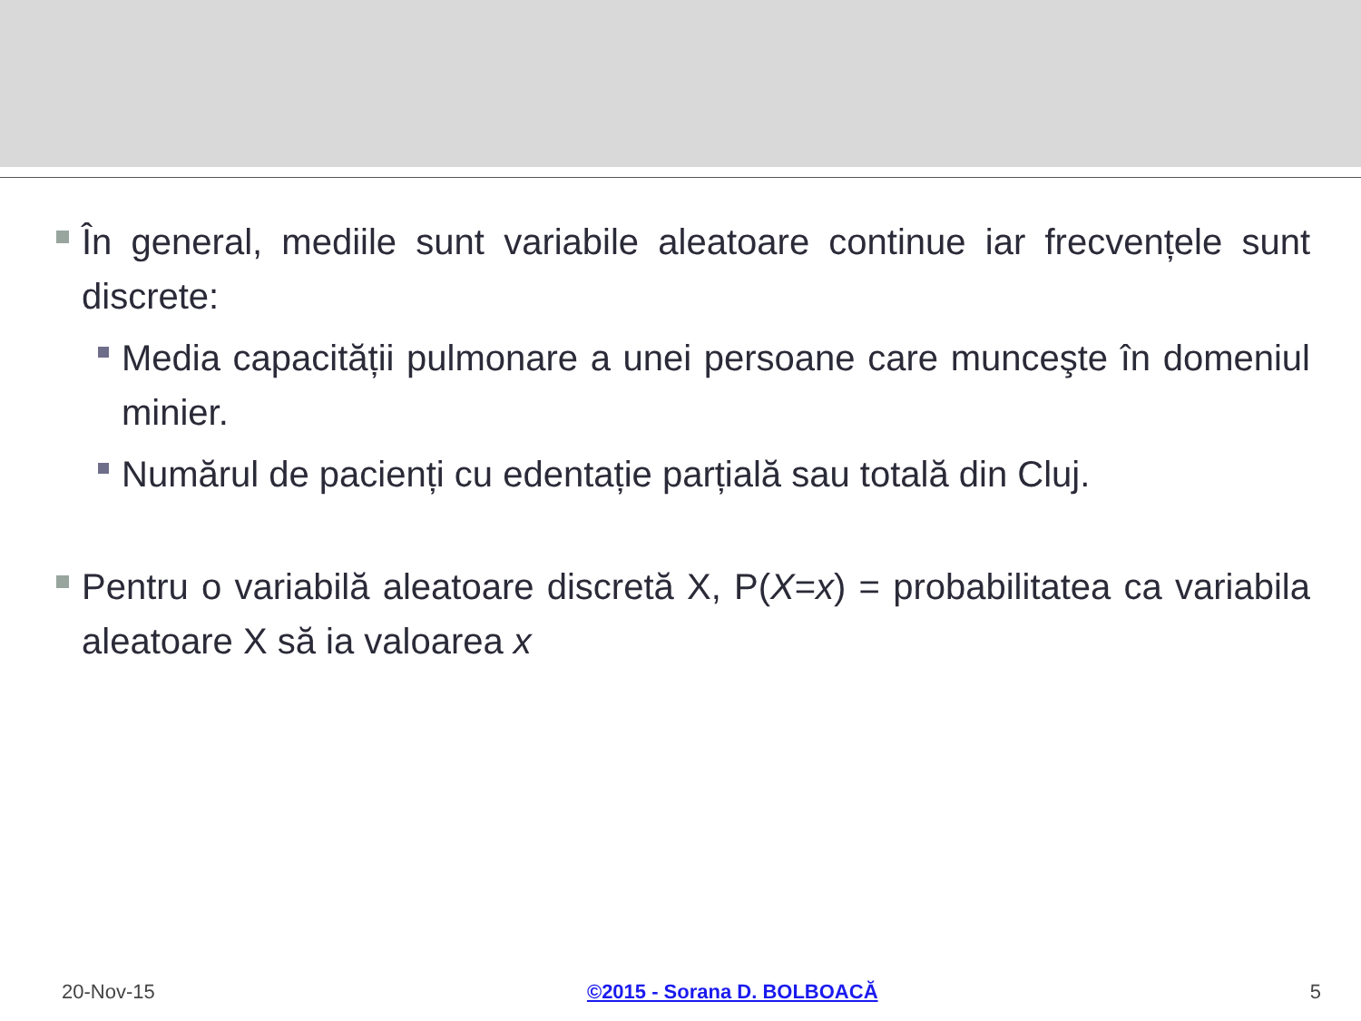În general, mediile sunt variabile aleatoare continue iar frecvențele sunt discrete:
Media capacității pulmonare a unei persoane care munceşte în domeniul minier.
Numărul de pacienți cu edentație parțială sau totală din Cluj.
Pentru o variabilă aleatoare discretă X, P(X=x) = probabilitatea ca variabila aleatoare X să ia valoarea x
20-Nov-15 ©2015 - Sorana D. BOLBOACĂ 5